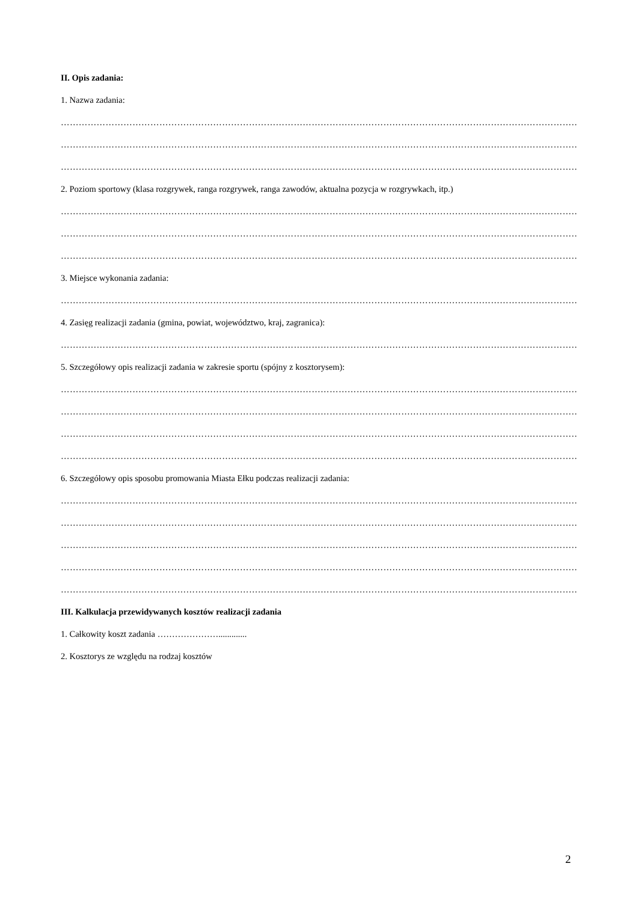II. Opis zadania:
1. Nazwa zadania:
…………………………………………………………………………………………………………………………………………………………………………………………
…………………………………………………………………………………………………………………………………………………………………………………………
…………………………………………………………………………………………………………………………………………………………………………………………
2. Poziom sportowy (klasa rozgrywek, ranga rozgrywek, ranga zawodów, aktualna pozycja w rozgrywkach, itp.)
…………………………………………………………………………………………………………………………………………………………………………………………
…………………………………………………………………………………………………………………………………………………………………………………………
…………………………………………………………………………………………………………………………………………………………………………………………
3. Miejsce wykonania zadania:
…………………………………………………………………………………………………………………………………………………………………………………………
4. Zasięg realizacji zadania (gmina, powiat, województwo, kraj, zagranica):
…………………………………………………………………………………………………………………………………………………………………………………………
5. Szczegółowy opis realizacji zadania w zakresie sportu (spójny z kosztorysem):
…………………………………………………………………………………………………………………………………………………………………………………………
…………………………………………………………………………………………………………………………………………………………………………………………
…………………………………………………………………………………………………………………………………………………………………………………………
…………………………………………………………………………………………………………………………………………………………………………………………
6. Szczegółowy opis sposobu promowania Miasta Ełku podczas realizacji zadania:
…………………………………………………………………………………………………………………………………………………………………………………………
…………………………………………………………………………………………………………………………………………………………………………………………
…………………………………………………………………………………………………………………………………………………………………………………………
…………………………………………………………………………………………………………………………………………………………………………………………
…………………………………………………………………………………………………………………………………………………………………………………………
III. Kalkulacja przewidywanych kosztów realizacji zadania
1. Całkowity koszt zadania ………………….............
2. Kosztorys ze względu na rodzaj kosztów
2